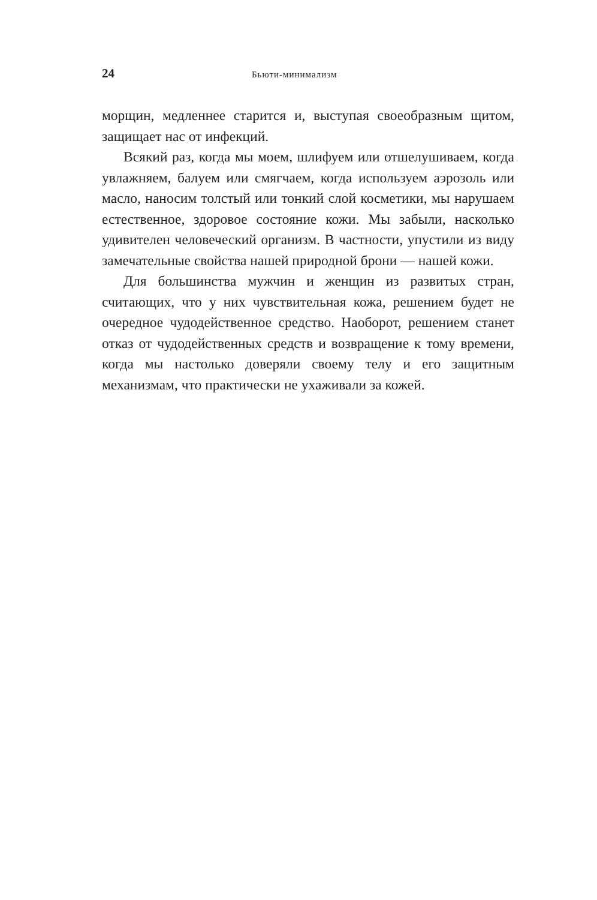24 Бьюти-минимализм
морщин, медленнее старится и, выступая своеобразным щитом, защищает нас от инфекций.
Всякий раз, когда мы моем, шлифуем или отшелушиваем, когда увлажняем, балуем или смягчаем, когда используем аэрозоль или масло, наносим толстый или тонкий слой косметики, мы нарушаем естественное, здоровое состояние кожи. Мы забыли, насколько удивителен человеческий организм. В частности, упустили из виду замечательные свойства нашей природной брони — нашей кожи.
Для большинства мужчин и женщин из развитых стран, считающих, что у них чувствительная кожа, решением будет не очередное чудодейственное средство. Наоборот, решением станет отказ от чудодейственных средств и возвращение к тому времени, когда мы настолько доверяли своему телу и его защитным механизмам, что практически не ухаживали за кожей.